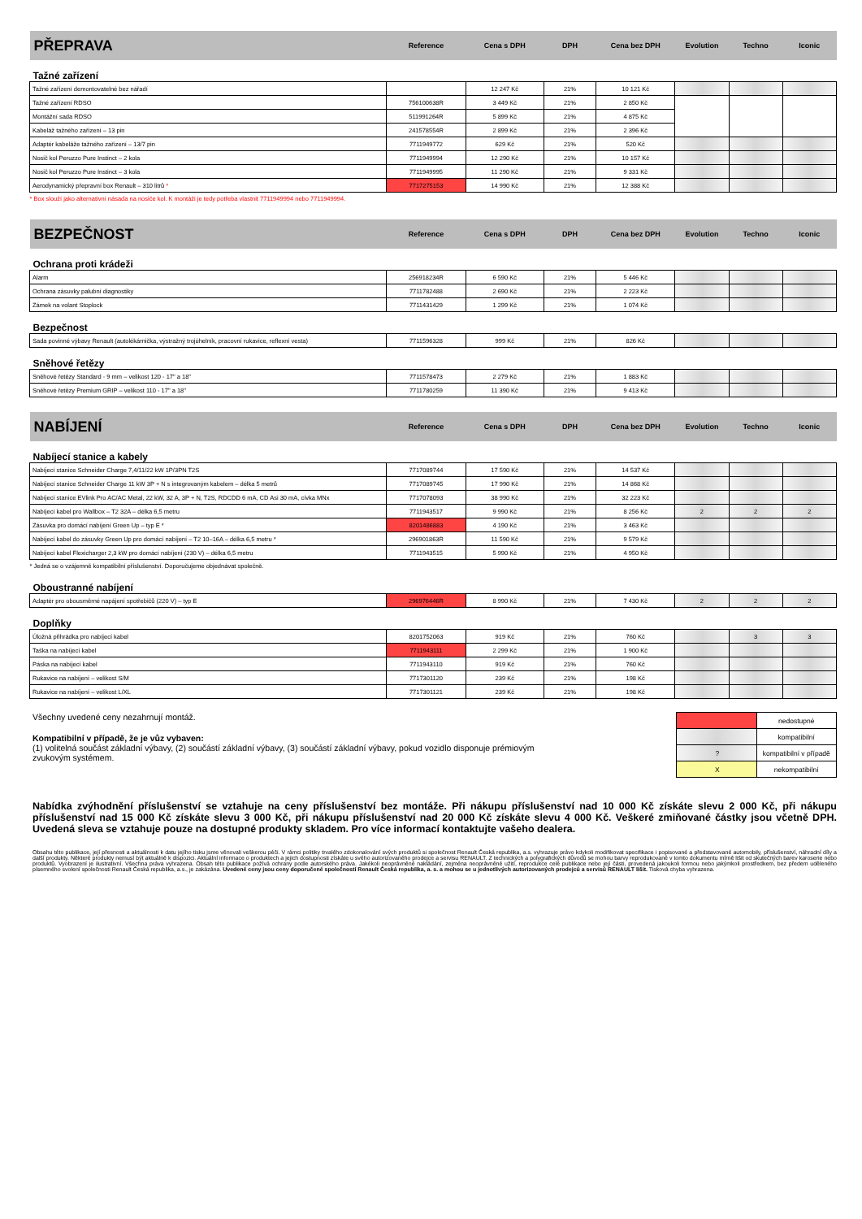| PŘEPRAVA | Reference | Cena s DPH | DPH | Cena bez DPH | Evolution | Techno | Iconic |
| Tažné zařízení | | | | | | | |
| Tažné zařízení demontovatelné bez nářadí | | 12 247 Kč | 21% | 10 121 Kč | | | |
| Tažné zařízení RDSO | 756100638R | 3 449 Kč | 21% | 2 850 Kč | | | |
| Montážní sada RDSO | 511991264R | 5 899 Kč | 21% | 4 875 Kč | | | |
| Kabeláž tažného zařízení – 13 pin | 241578554R | 2 899 Kč | 21% | 2 396 Kč | | | |
| Adaptér kabeláže tažného zařízení – 13/7 pin | 7711949772 | 629 Kč | 21% | 520 Kč | | | |
| Nosič kol Peruzzo Pure Instinct – 2 kola | 7711949994 | 12 290 Kč | 21% | 10 157 Kč | | | |
| Nosič kol Peruzzo Pure Instinct – 3 kola | 7711949995 | 11 290 Kč | 21% | 9 331 Kč | | | |
| Aerodynamický přepravní box Renault – 310 litrů * | 7717275153 | 14 990 Kč | 21% | 12 388 Kč | | | |
| * Box slouží jako alternativní násada na nosiče kol. K montáži je tedy potřeba vlastnit 7711949994 nebo 7711949994. | | | | | | | |
| BEZPEČNOST | Reference | Cena s DPH | DPH | Cena bez DPH | Evolution | Techno | Iconic |
| Ochrana proti krádeži | | | | | | | |
| Alarm | 256918234R | 6 590 Kč | 21% | 5 446 Kč | | | |
| Ochrana zásuvky palubní diagnostiky | 7711782488 | 2 690 Kč | 21% | 2 223 Kč | | | |
| Zámek na volant Stoplock | 7711431429 | 1 299 Kč | 21% | 1 074 Kč | | | |
| Bezpečnost | | | | | | | |
| Sada povinné výbavy Renault (autolékárnička, výstražný trojúhelník, pracovní rukavice, reflexní vesta) | 7711596328 | 999 Kč | 21% | 826 Kč | | | |
| Sněhové řetězy | | | | | | | |
| Sněhové řetězy Standard - 9 mm – velikost 120 - 17" a 18" | 7711578473 | 2 279 Kč | 21% | 1 883 Kč | | | |
| Sněhové řetězy Premium GRIP – velikost 110 - 17" a 18" | 7711780259 | 11 390 Kč | 21% | 9 413 Kč | | | |
| NABÍJENÍ | Reference | Cena s DPH | DPH | Cena bez DPH | Evolution | Techno | Iconic |
| Nabíjecí stanice a kabely | | | | | | | |
| Nabíjecí stanice Schneider Charge 7,4/11/22 kW 1P/3PN T2S | 7717089744 | 17 590 Kč | 21% | 14 537 Kč | | | |
| Nabíjecí stanice Schneider Charge 11 kW 3P + N s integrovaným kabelem – délka 5 metrů | 7717089745 | 17 990 Kč | 21% | 14 868 Kč | | | |
| Nabíjecí stanice EVlink Pro AC/AC Metal, 22 kW, 32 A, 3P + N, T2S, RDCDD 6 mA, CD Asi 30 mA, cívka MNx | 7717078093 | 38 990 Kč | 21% | 32 223 Kč | | | |
| Nabíjecí kabel pro Wallbox – T2 32A – délka 6,5 metru | 7711943517 | 9 990 Kč | 21% | 8 256 Kč | 2 | 2 | 2 |
| Zásuvka pro domácí nabíjení Green Up – typ E * | 8201486883 | 4 190 Kč | 21% | 3 463 Kč | | | |
| Nabíjecí kabel do zásuvky Green Up pro domácí nabíjení – T2 10–16A – délka 6,5 metru * | 296901863R | 11 590 Kč | 21% | 9 579 Kč | | | |
| Nabíjecí kabel Flexicharger 2,3 kW pro domácí nabíjení (230 V) – délka 6,5 metru | 7711943515 | 5 990 Kč | 21% | 4 950 Kč | | | |
| * Jedná se o vzájemně kompatibilní příslušenství. Doporučujeme objednávat společně. | | | | | | | |
| Oboustranné nabíjení | | | | | | | |
| Adaptér pro obousměrné napájení spotřebičů (220 V) – typ E | 296976446R | 8 990 Kč | 21% | 7 430 Kč | 2 | 2 | 2 |
| Doplňky | | | | | | | |
| Úložná přihrádka pro nabíjecí kabel | 8201752063 | 919 Kč | 21% | 760 Kč | | 3 | 3 |
| Taška na nabíjecí kabel | 7711943111 | 2 299 Kč | 21% | 1 900 Kč | | | |
| Páska na nabíjecí kabel | 7711943110 | 919 Kč | 21% | 760 Kč | | | |
| Rukavice na nabíjení – velikost S/M | 7717301120 | 239 Kč | 21% | 198 Kč | | | |
| Rukavice na nabíjení – velikost L/XL | 7717301121 | 239 Kč | 21% | 198 Kč | | | |
Všechny uvedené ceny nezahrnují montáž.
Kompatibilní v případě, že je vůz vybaven:
(1) volitelná součást základní výbavy, (2) součástí základní výbavy, (3) součástí základní výbavy, pokud vozidlo disponuje prémiovým zvukovým systémem.
| | nedostupné |
| | kompatibilní |
| ? | kompatibilní v případě |
| X | nekompatibilní |
Nabídka zvýhodnění příslušenství se vztahuje na ceny příslušenství bez montáže. Při nákupu příslušenství nad 10 000 Kč získáte slevu 2 000 Kč, při nákupu příslušenství nad 15 000 Kč získáte slevu 3 000 Kč, při nákupu příslušenství nad 20 000 Kč získáte slevu 4 000 Kč. Veškeré zmiňované částky jsou včetně DPH. Uvedená sleva se vztahuje pouze na dostupné produkty skladem. Pro více informací kontaktujte vašeho dealera.
Obsahu této publikace, její přesnosti a aktuálnosti k datu jejího tisku jsme věnovali veškerou péči. V rámci politiky trvalého zdokonalování svých produktů si společnost Renault Česká republika, a.s. vyhrazuje právo kdykoli modifikovat specifikace i popisované a představované automobily, příslušenství, náhradní díly a další produkty. Některé produkty nemusí být aktuálně k dispozici. Aktuální informace o produktech a jejich dostupnosti získáte u svého autorizovaného prodejce a servisu RENAULT. Z technických a polygrafických důvodů se mohou barvy reprodukované v tomto dokumentu mírně lišit od skutečných barev karoserie nebo produktů. Vyobrazení je ilustrativní. Všechna práva vyhrazena. Obsah této publikace požívá ochrany podle autorského práva. Jakékoli neoprávněné nakládání, zejména neoprávněné užití, reprodukce celé publikace nebo její části, provedená jakoukoli formou nebo jakýmkoli prostředkem, bez předem uděleného písemného svolení společnosti Renault Česká republika, a.s., je zakázána. Uvedené ceny jsou ceny doporučené společností Renault Česká republika, a. s. a mohou se u jednotlivých autorizovaných prodejců a servisů RENAULT lišit. Tisková chyba vyhrazena.